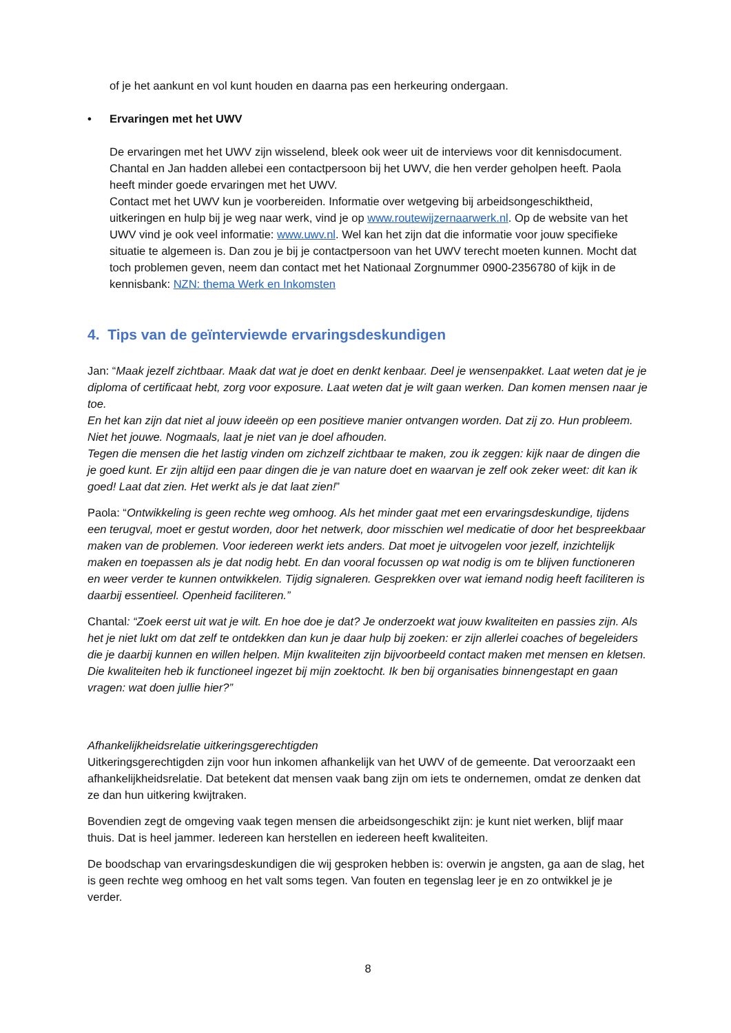of je het aankunt en vol kunt houden en daarna pas een herkeuring ondergaan.
• Ervaringen met het UWV
De ervaringen met het UWV zijn wisselend, bleek ook weer uit de interviews voor dit kennisdocument. Chantal en Jan hadden allebei een contactpersoon bij het UWV, die hen verder geholpen heeft. Paola heeft minder goede ervaringen met het UWV.
Contact met het UWV kun je voorbereiden. Informatie over wetgeving bij arbeidsongeschiktheid, uitkeringen en hulp bij je weg naar werk, vind je op www.routewijzernaarwerk.nl. Op de website van het UWV vind je ook veel informatie: www.uwv.nl. Wel kan het zijn dat die informatie voor jouw specifieke situatie te algemeen is. Dan zou je bij je contactpersoon van het UWV terecht moeten kunnen. Mocht dat toch problemen geven, neem dan contact met het Nationaal Zorgnummer 0900-2356780 of kijk in de kennisbank: NZN: thema Werk en Inkomsten
4. Tips van de geïnterviewde ervaringsdeskundigen
Jan: “Maak jezelf zichtbaar. Maak dat wat je doet en denkt kenbaar. Deel je wensenpakket. Laat weten dat je je diploma of certificaat hebt, zorg voor exposure. Laat weten dat je wilt gaan werken. Dan komen mensen naar je toe.
En het kan zijn dat niet al jouw ideeën op een positieve manier ontvangen worden. Dat zij zo. Hun probleem. Niet het jouwe. Nogmaals, laat je niet van je doel afhouden.
Tegen die mensen die het lastig vinden om zichzelf zichtbaar te maken, zou ik zeggen: kijk naar de dingen die je goed kunt. Er zijn altijd een paar dingen die je van nature doet en waarvan je zelf ook zeker weet: dit kan ik goed! Laat dat zien. Het werkt als je dat laat zien!”
Paola: “Ontwikkeling is geen rechte weg omhoog. Als het minder gaat met een ervaringsdeskundige, tijdens een terugval, moet er gestut worden, door het netwerk, door misschien wel medicatie of door het bespreekbaar maken van de problemen. Voor iedereen werkt iets anders. Dat moet je uitvogelen voor jezelf, inzichtelijk maken en toepassen als je dat nodig hebt. En dan vooral focussen op wat nodig is om te blijven functioneren en weer verder te kunnen ontwikkelen. Tijdig signaleren. Gesprekken over wat iemand nodig heeft faciliteren is daarbij essentieel. Openheid faciliteren.”
Chantal: “Zoek eerst uit wat je wilt. En hoe doe je dat? Je onderzoekt wat jouw kwaliteiten en passies zijn. Als het je niet lukt om dat zelf te ontdekken dan kun je daar hulp bij zoeken: er zijn allerlei coaches of begeleiders die je daarbij kunnen en willen helpen. Mijn kwaliteiten zijn bijvoorbeeld contact maken met mensen en kletsen. Die kwaliteiten heb ik functioneel ingezet bij mijn zoektocht. Ik ben bij organisaties binnengestapt en gaan vragen: wat doen jullie hier?”
Afhankelijkheidsrelatie uitkeringsgerechtigden
Uitkeringsgerechtigden zijn voor hun inkomen afhankelijk van het UWV of de gemeente. Dat veroorzaakt een afhankelijkheidsrelatie. Dat betekent dat mensen vaak bang zijn om iets te ondernemen, omdat ze denken dat ze dan hun uitkering kwijtraken.
Bovendien zegt de omgeving vaak tegen mensen die arbeidsongeschikt zijn: je kunt niet werken, blijf maar thuis. Dat is heel jammer. Iedereen kan herstellen en iedereen heeft kwaliteiten.
De boodschap van ervaringsdeskundigen die wij gesproken hebben is: overwin je angsten, ga aan de slag, het is geen rechte weg omhoog en het valt soms tegen. Van fouten en tegenslag leer je en zo ontwikkel je je verder.
8